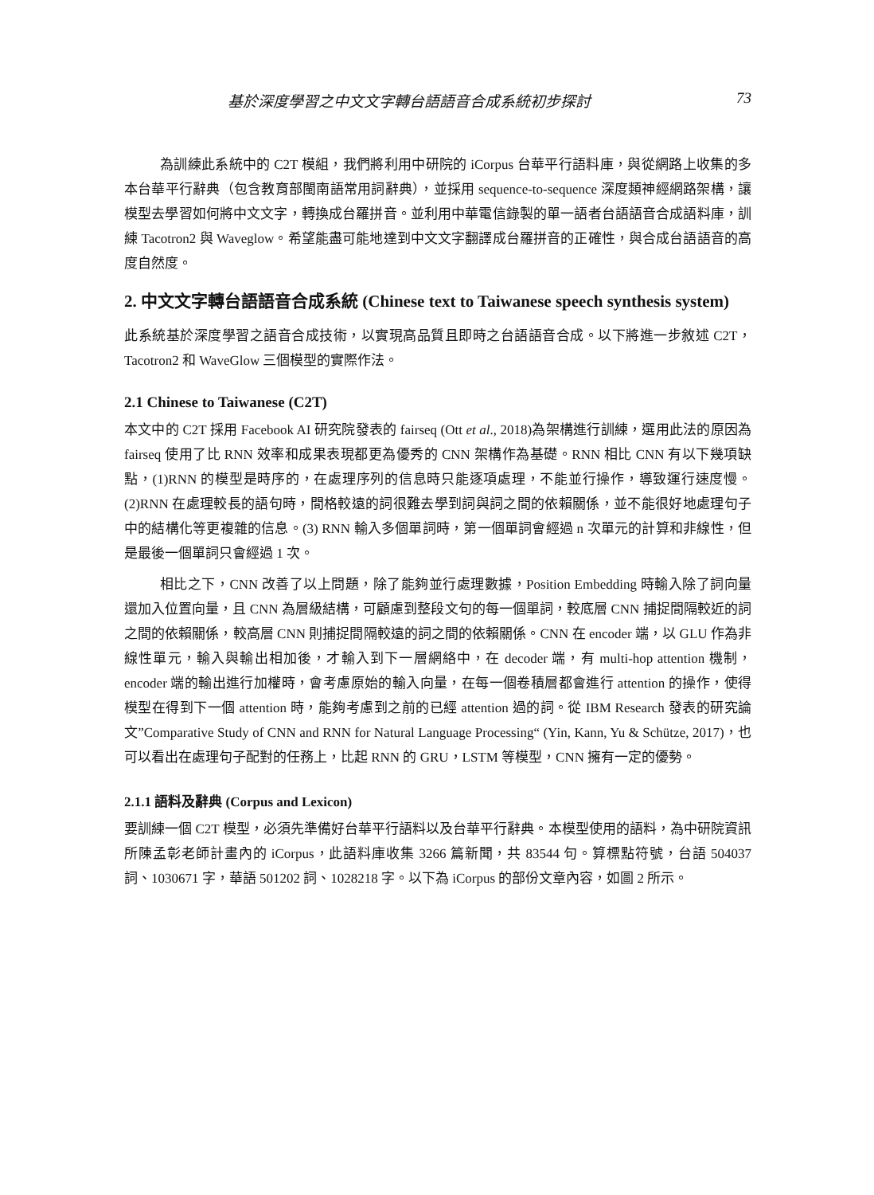基於深度學習之中文文字轉台語語音合成系統初步探討 73
為訓練此系統中的 C2T 模組，我們將利用中研院的 iCorpus 台華平行語料庫，與從網路上收集的多本台華平行辭典（包含教育部閩南語常用詞辭典），並採用 sequence-to-sequence 深度類神經網路架構，讓模型去學習如何將中文文字，轉換成台羅拼音。並利用中華電信錄製的單一語者台語語音合成語料庫，訓練 Tacotron2 與 Waveglow。希望能盡可能地達到中文文字翻譯成台羅拼音的正確性，與合成台語語音的高度自然度。
2. 中文文字轉台語語音合成系統 (Chinese text to Taiwanese speech synthesis system)
此系統基於深度學習之語音合成技術，以實現高品質且即時之台語語音合成。以下將進一步敘述 C2T，Tacotron2 和 WaveGlow 三個模型的實際作法。
2.1 Chinese to Taiwanese (C2T)
本文中的 C2T 採用 Facebook AI 研究院發表的 fairseq (Ott et al., 2018)為架構進行訓練，選用此法的原因為 fairseq 使用了比 RNN 效率和成果表現都更為優秀的 CNN 架構作為基礎。RNN 相比 CNN 有以下幾項缺點，(1)RNN 的模型是時序的，在處理序列的信息時只能逐項處理，不能並行操作，導致運行速度慢。(2)RNN 在處理較長的語句時，間格較遠的詞很難去學到詞與詞之間的依賴關係，並不能很好地處理句子中的結構化等更複雜的信息。(3) RNN 輸入多個單詞時，第一個單詞會經過 n 次單元的計算和非線性，但是最後一個單詞只會經過 1 次。
相比之下，CNN 改善了以上問題，除了能夠並行處理數據，Position Embedding 時輸入除了詞向量還加入位置向量，且 CNN 為層級結構，可顧慮到整段文句的每一個單詞，較底層 CNN 捕捉間隔較近的詞之間的依賴關係，較高層 CNN 則捕捉間隔較遠的詞之間的依賴關係。CNN 在 encoder 端，以 GLU 作為非線性單元，輸入與輸出相加後，才輸入到下一層網絡中，在 decoder 端，有 multi-hop attention 機制，encoder 端的輸出進行加權時，會考慮原始的輸入向量，在每一個卷積層都會進行 attention 的操作，使得模型在得到下一個 attention 時，能夠考慮到之前的已經 attention 過的詞。從 IBM Research 發表的研究論文”Comparative Study of CNN and RNN for Natural Language Processing“ (Yin, Kann, Yu & Schütze, 2017)，也可以看出在處理句子配對的任務上，比起 RNN 的 GRU，LSTM 等模型，CNN 擁有一定的優勢。
2.1.1 語料及辭典 (Corpus and Lexicon)
要訓練一個 C2T 模型，必須先準備好台華平行語料以及台華平行辭典。本模型使用的語料，為中研院資訊所陳孟彰老師計畫內的 iCorpus，此語料庫收集 3266 篇新聞，共 83544 句。算標點符號，台語 504037 詞、1030671 字，華語 501202 詞、1028218 字。以下為 iCorpus 的部份文章內容，如圖 2 所示。